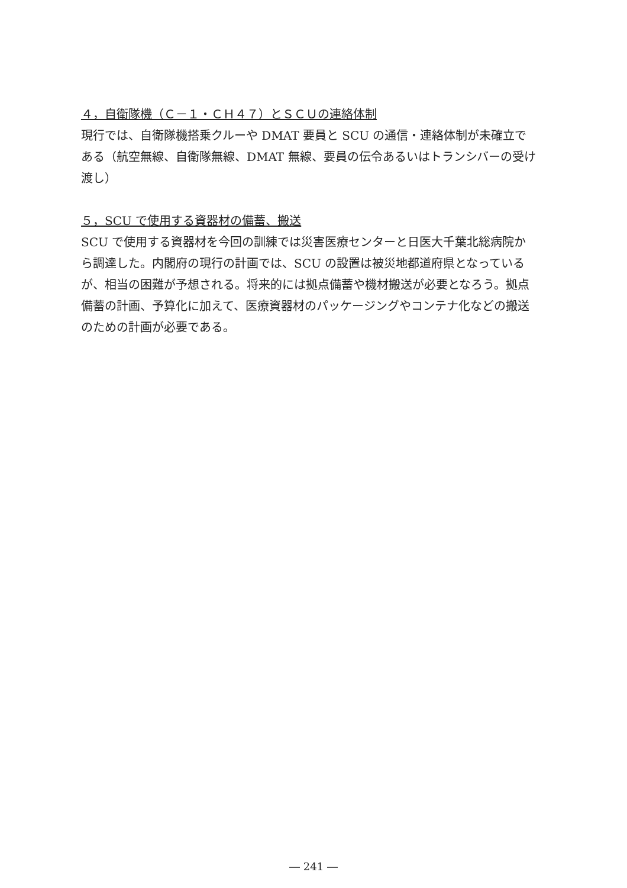４，自衛隊機（Ｃ－１・ＣＨ４７）とＳＣＵの連絡体制
現行では、自衛隊機搭乗クルーや DMAT 要員と SCU の通信・連絡体制が未確立である（航空無線、自衛隊無線、DMAT 無線、要員の伝令あるいはトランシバーの受け渡し）
５，SCU で使用する資器材の備蓄、搬送
SCU で使用する資器材を今回の訓練では災害医療センターと日医大千葉北総病院から調達した。内閣府の現行の計画では、SCU の設置は被災地都道府県となっているが、相当の困難が予想される。将来的には拠点備蓄や機材搬送が必要となろう。拠点備蓄の計画、予算化に加えて、医療資器材のパッケージングやコンテナ化などの搬送のための計画が必要である。
― 241 ―